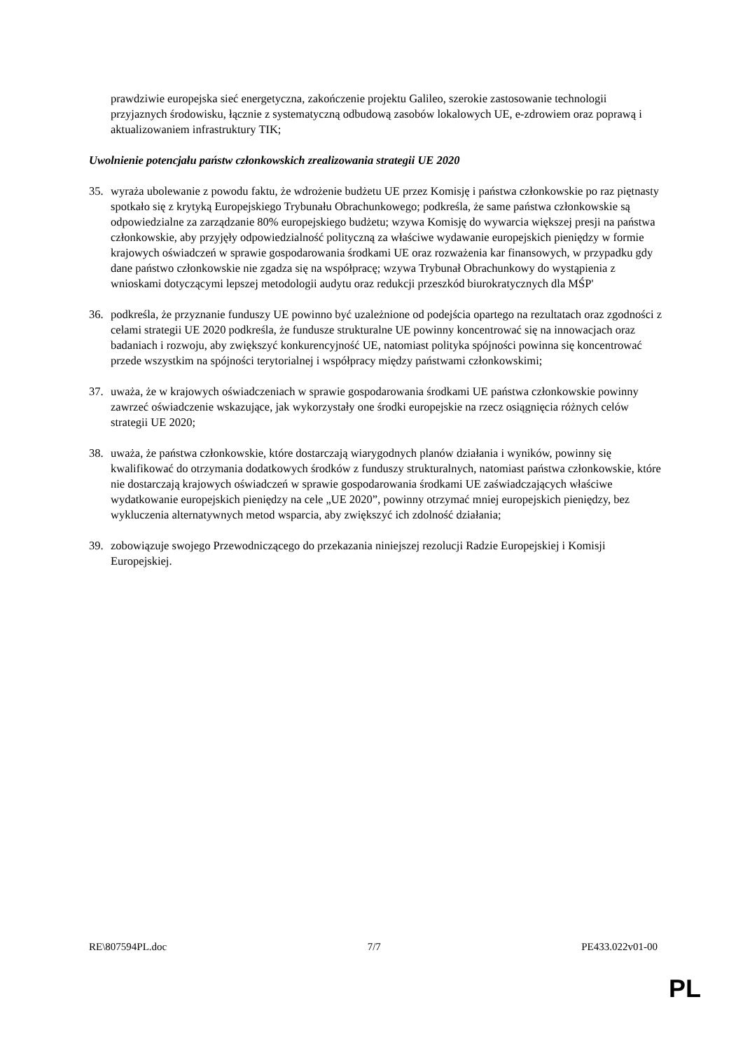prawdziwie europejska sieć energetyczna, zakończenie projektu Galileo, szerokie zastosowanie technologii przyjaznych środowisku, łącznie z systematyczną odbudową zasobów lokalowych UE, e-zdrowiem oraz poprawą i aktualizowaniem infrastruktury TIK;
Uwolnienie potencjału państw członkowskich zrealizowania strategii UE 2020
35. wyraża ubolewanie z powodu faktu, że wdrożenie budżetu UE przez Komisję i państwa członkowskie po raz piętnasty spotkało się z krytyką Europejskiego Trybunału Obrachunkowego; podkreśla, że same państwa członkowskie są odpowiedzialne za zarządzanie 80% europejskiego budżetu; wzywa Komisję do wywarcia większej presji na państwa członkowskie, aby przyjęły odpowiedzialność polityczną za właściwe wydawanie europejskich pieniędzy w formie krajowych oświadczeń w sprawie gospodarowania środkami UE oraz rozważenia kar finansowych, w przypadku gdy dane państwo członkowskie nie zgadza się na współpracę; wzywa Trybunał Obrachunkowy do wystąpienia z wnioskami dotyczącymi lepszej metodologii audytu oraz redukcji przeszkód biurokratycznych dla MŚP'
36. podkreśla, że przyznanie funduszy UE powinno być uzależnione od podejścia opartego na rezultatach oraz zgodności z celami strategii UE 2020 podkreśla, że fundusze strukturalne UE powinny koncentrować się na innowacjach oraz badaniach i rozwoju, aby zwiększyć konkurencyjność UE, natomiast polityka spójności powinna się koncentrować przede wszystkim na spójności terytorialnej i współpracy między państwami członkowskimi;
37. uważa, że w krajowych oświadczeniach w sprawie gospodarowania środkami UE państwa członkowskie powinny zawrzeć oświadczenie wskazujące, jak wykorzystały one środki europejskie na rzecz osiągnięcia różnych celów strategii UE 2020;
38. uważa, że państwa członkowskie, które dostarczają wiarygodnych planów działania i wyników, powinny się kwalifikować do otrzymania dodatkowych środków z funduszy strukturalnych, natomiast państwa członkowskie, które nie dostarczają krajowych oświadczeń w sprawie gospodarowania środkami UE zaświadczających właściwe wydatkowanie europejskich pieniędzy na cele „UE 2020”, powinny otrzymać mniej europejskich pieniędzy, bez wykluczenia alternatywnych metod wsparcia, aby zwiększyć ich zdolność działania;
39. zobowiązuje swojego Przewodniczącego do przekazania niniejszej rezolucji Radzie Europejskiej i Komisji Europejskiej.
RE\807594PL.doc 7/7 PE433.022v01-00
PL